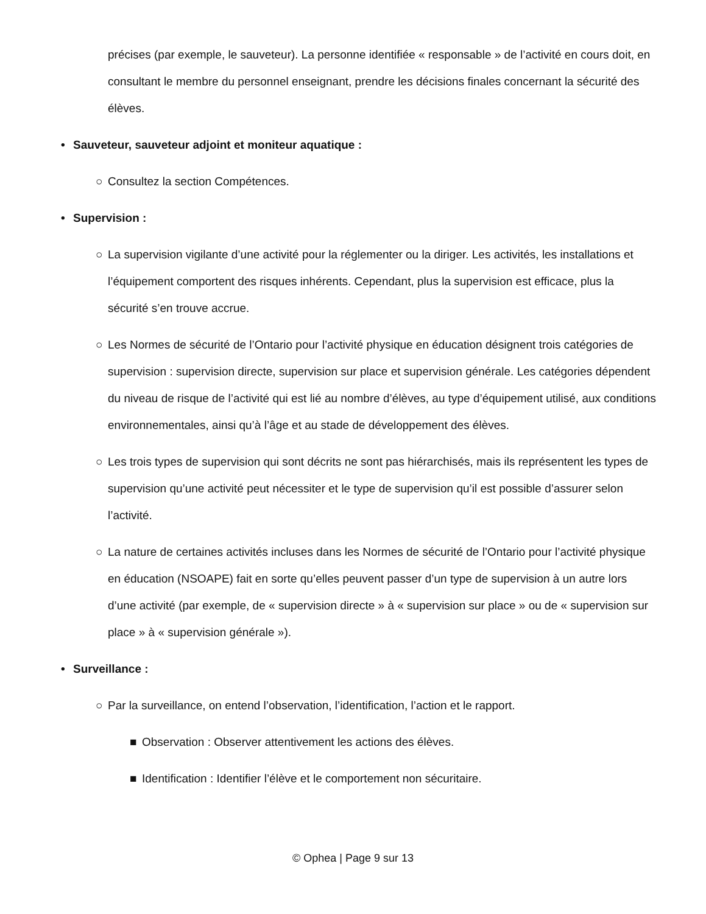précises (par exemple, le sauveteur). La personne identifiée « responsable » de l’activité en cours doit, en consultant le membre du personnel enseignant, prendre les décisions finales concernant la sécurité des élèves.
• Sauveteur, sauveteur adjoint et moniteur aquatique :
○ Consultez la section Compétences.
• Supervision :
○ La supervision vigilante d’une activité pour la réglementer ou la diriger. Les activités, les installations et l’équipement comportent des risques inhérents. Cependant, plus la supervision est efficace, plus la sécurité s’en trouve accrue.
○ Les Normes de sécurité de l’Ontario pour l’activité physique en éducation désignent trois catégories de supervision : supervision directe, supervision sur place et supervision générale. Les catégories dépendent du niveau de risque de l’activité qui est lié au nombre d’élèves, au type d’équipement utilisé, aux conditions environnementales, ainsi qu’à l’âge et au stade de développement des élèves.
○ Les trois types de supervision qui sont décrits ne sont pas hiérarchisés, mais ils représentent les types de supervision qu’une activité peut nécessiter et le type de supervision qu’il est possible d’assurer selon l’activité.
○ La nature de certaines activités incluses dans les Normes de sécurité de l’Ontario pour l’activité physique en éducation (NSOAPE) fait en sorte qu’elles peuvent passer d’un type de supervision à un autre lors d’une activité (par exemple, de « supervision directe » à « supervision sur place » ou de « supervision sur place » à « supervision générale »).
• Surveillance :
○ Par la surveillance, on entend l’observation, l’identification, l’action et le rapport.
■ Observation : Observer attentivement les actions des élèves.
■ Identification : Identifier l’élève et le comportement non sécuritaire.
© Ophea | Page 9 sur 13